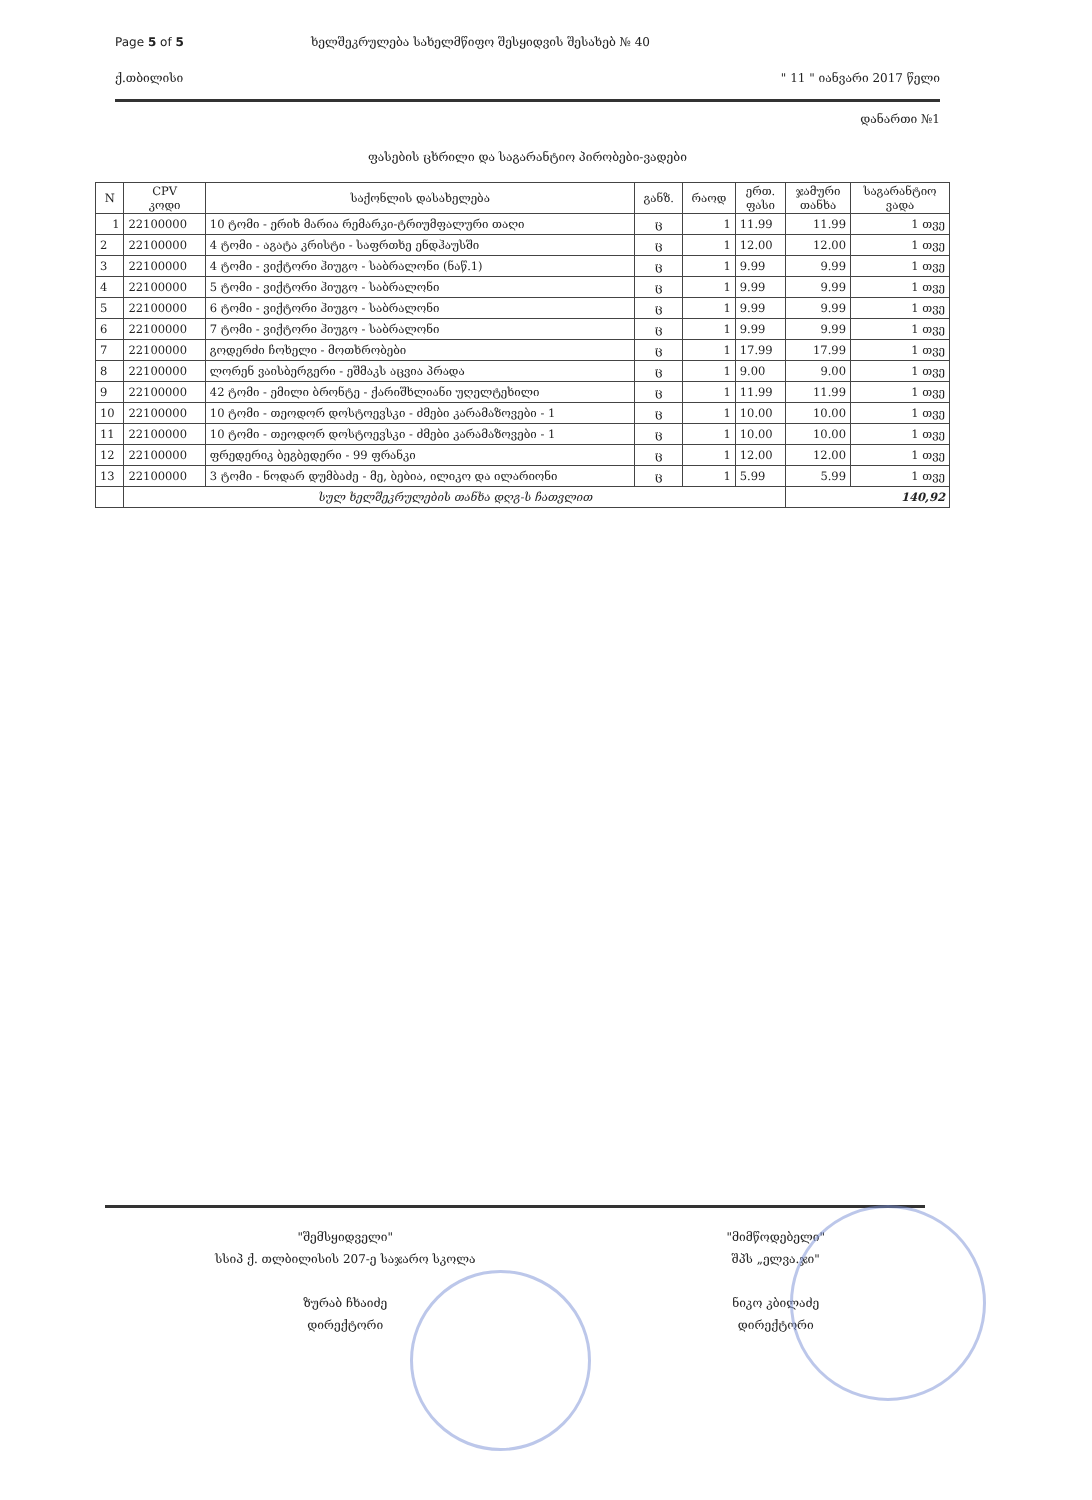Page 5 of 5 ხელშეკრულება სახელმწიფო შესყიდვის შესახებ № 40
ქ.თბილისი " 11 " იანვარი 2017 წელი
დანართი №1
ფასების ცხრილი და საგარანტიო პირობები-ვადები
| N | CPV კოდი | საქონლის დასახელება | განზ. | რაოდ | ერთ. ფასი | ჯამური თანხა | საგარანტიო ვადა |
| --- | --- | --- | --- | --- | --- | --- | --- |
| 1 | 22100000 | 10 ტომი - ერიხ მარია რემარკი-ტრიუმფალური თაღი | ც | 1 | 11.99 | 11.99 | 1 თვე |
| 2 | 22100000 | 4 ტომი - აგატა კრისტი - საფრთხე ენდჰაუსში | ც | 1 | 12.00 | 12.00 | 1 თვე |
| 3 | 22100000 | 4 ტომი - ვიქტორი ჰიუგო - საბრალონი (ნაწ.1) | ც | 1 | 9.99 | 9.99 | 1 თვე |
| 4 | 22100000 | 5 ტომი - ვიქტორი ჰიუგო - საბრალონი | ც | 1 | 9.99 | 9.99 | 1 თვე |
| 5 | 22100000 | 6 ტომი - ვიქტორი ჰიუგო - საბრალონი | ც | 1 | 9.99 | 9.99 | 1 თვე |
| 6 | 22100000 | 7 ტომი - ვიქტორი ჰიუგო - საბრალონი | ც | 1 | 9.99 | 9.99 | 1 თვე |
| 7 | 22100000 | გოდერძი ჩოხელი - მოთხრობები | ც | 1 | 17.99 | 17.99 | 1 თვე |
| 8 | 22100000 | ლორენ ვაისბერგერი - ეშმაკს აცვია პრადა | ც | 1 | 9.00 | 9.00 | 1 თვე |
| 9 | 22100000 | 42 ტომი - ემილი ბრონტე - ქარიშხლიანი უღელტეხილი | ც | 1 | 11.99 | 11.99 | 1 თვე |
| 10 | 22100000 | 10 ტომი - თეოდორ დოსტოევსკი - ძმები კარამაზოვები - 1 | ც | 1 | 10.00 | 10.00 | 1 თვე |
| 11 | 22100000 | 10 ტომი - თეოდორ დოსტოევსკი - ძმები კარამაზოვები - 1 | ც | 1 | 10.00 | 10.00 | 1 თვე |
| 12 | 22100000 | ფრედერიკ ბეგბედერი - 99 ფრანკი | ც | 1 | 12.00 | 12.00 | 1 თვე |
| 13 | 22100000 | 3 ტომი - ნოდარ დუმბაძე - მე, ბებია, ილიკო და ილარიონი | ც | 1 | 5.99 | 5.99 | 1 თვე |
| | სულ ხელშეკრულების თანხა დღგ-ს ჩათვლით | | | | | 140,92 | |
"შემსყიდველი"
სსიპ ქ. თლბილისის 207-ე საჯარო სკოლა
ზურაბ ჩხაიძე
დირექტორი
"მიმწოდებელი"
შპს „ელვა.ჯი"
ნიკო კბილაძე
დირექტორი